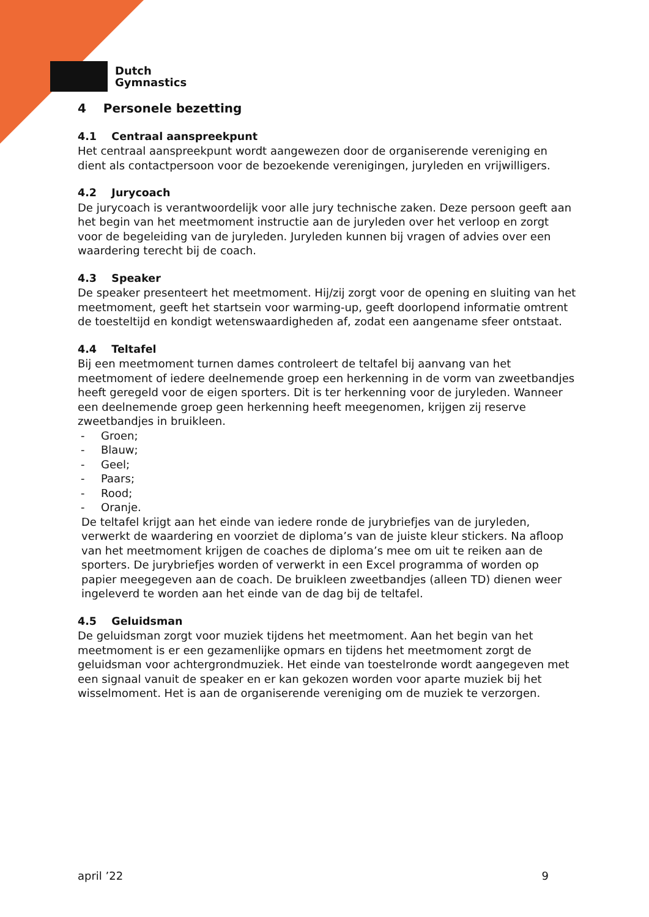Dutch
Gymnastics
4 Personele bezetting
4.1 Centraal aanspreekpunt
Het centraal aanspreekpunt wordt aangewezen door de organiserende vereniging en dient als contactpersoon voor de bezoekende verenigingen, juryleden en vrijwilligers.
4.2 Jurycoach
De jurycoach is verantwoordelijk voor alle jury technische zaken. Deze persoon geeft aan het begin van het meetmoment instructie aan de juryleden over het verloop en zorgt voor de begeleiding van de juryleden. Juryleden kunnen bij vragen of advies over een waardering terecht bij de coach.
4.3 Speaker
De speaker presenteert het meetmoment. Hij/zij zorgt voor de opening en sluiting van het meetmoment, geeft het startsein voor warming-up, geeft doorlopend informatie omtrent de toesteltijd en kondigt wetenswaardigheden af, zodat een aangename sfeer ontstaat.
4.4 Teltafel
Bij een meetmoment turnen dames controleert de teltafel bij aanvang van het meetmoment of iedere deelnemende groep een herkenning in de vorm van zweetbandjes heeft geregeld voor de eigen sporters. Dit is ter herkenning voor de juryleden. Wanneer een deelnemende groep geen herkenning heeft meegenomen, krijgen zij reserve zweetbandjes in bruikleen.
- Groen;
- Blauw;
- Geel;
- Paars;
- Rood;
- Oranje.
De teltafel krijgt aan het einde van iedere ronde de jurybriefjes van de juryleden, verwerkt de waardering en voorziet de diploma’s van de juiste kleur stickers. Na afloop van het meetmoment krijgen de coaches de diploma’s mee om uit te reiken aan de sporters. De jurybriefjes worden of verwerkt in een Excel programma of worden op papier meegegeven aan de coach. De bruikleen zweetbandjes (alleen TD) dienen weer ingeleverd te worden aan het einde van de dag bij de teltafel.
4.5 Geluidsman
De geluidsman zorgt voor muziek tijdens het meetmoment. Aan het begin van het meetmoment is er een gezamenlijke opmars en tijdens het meetmoment zorgt de geluidsman voor achtergrondmuziek. Het einde van toestelronde wordt aangegeven met een signaal vanuit de speaker en er kan gekozen worden voor aparte muziek bij het wisselmoment. Het is aan de organiserende vereniging om de muziek te verzorgen.
april ’22 9